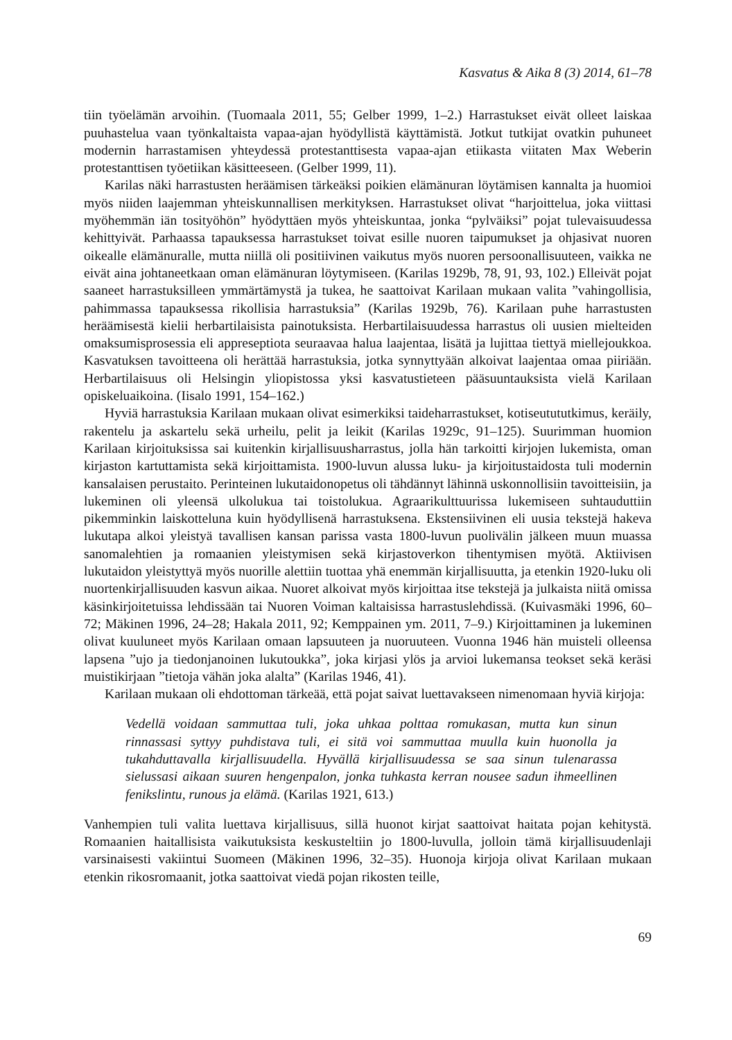Kasvatus & Aika 8 (3) 2014, 61–78
tiin työelämän arvoihin. (Tuomaala 2011, 55; Gelber 1999, 1–2.) Harrastukset eivät olleet laiskaa puuhastelua vaan työnkaltaista vapaa-ajan hyödyllistä käyttämistä. Jotkut tutkijat ovatkin puhuneet modernin harrastamisen yhteydessä protestanttisesta vapaa-ajan etiikasta viitaten Max Weberin protestanttisen työetiikan käsitteeseen. (Gelber 1999, 11).
Karilas näki harrastusten heräämisen tärkeäksi poikien elämänuran löytämisen kannalta ja huomioi myös niiden laajemman yhteiskunnallisen merkityksen. Harrastukset olivat “harjoittelua, joka viittasi myöhemmän iän tosityöhön” hyödyttäen myös yhteiskuntaa, jonka “pylväiksi” pojat tulevaisuudessa kehittyivät. Parhaassa tapauksessa harrastukset toivat esille nuoren taipumukset ja ohjasivat nuoren oikealle elämänuralle, mutta niillä oli positiivinen vaikutus myös nuoren persoonallisuuteen, vaikka ne eivät aina johtaneetkaan oman elämänuran löytymiseen. (Karilas 1929b, 78, 91, 93, 102.) Elleivät pojat saaneet harrastuksilleen ymmärtämystä ja tukea, he saattoivat Karilaan mukaan valita ”vahingollisia, pahimmassa tapauksessa rikollisia harrastuksia” (Karilas 1929b, 76). Karilaan puhe harrastusten heräämisestä kielii herbartilaisista painotuksista. Herbartilaisuudessa harrastus oli uusien mielteiden omaksumisprosessia eli appreseptiota seuraavaa halua laajentaa, lisätä ja lujittaa tiettyä miellejoukkoa. Kasvatuksen tavoitteena oli herättää harrastuksia, jotka synnyttyään alkoivat laajentaa omaa piiriään. Herbartilaisuus oli Helsingin yliopistossa yksi kasvatustieteen pääsuuntauksista vielä Karilaan opiskeluaikoina. (Iisalo 1991, 154–162.)
Hyviä harrastuksia Karilaan mukaan olivat esimerkiksi taideharrastukset, kotiseutututkimus, keräily, rakentelu ja askartelu sekä urheilu, pelit ja leikit (Karilas 1929c, 91–125). Suurimman huomion Karilaan kirjoituksissa sai kuitenkin kirjallisuusharrastus, jolla hän tarkoitti kirjojen lukemista, oman kirjaston kartuttamista sekä kirjoittamista. 1900-luvun alussa luku- ja kirjoitustaidosta tuli modernin kansalaisen perustaito. Perinteinen lukutaidonopetus oli tähdännyt lähinnä uskonnollisiin tavoitteisiin, ja lukeminen oli yleensä ulkolukua tai toistolukua. Agraarikulttuurissa lukemiseen suhtauduttiin pikemminkin laiskotteluna kuin hyödyllisenä harrastuksena. Ekstensiivinen eli uusia tekstejä hakeva lukutapa alkoi yleistyä tavallisen kansan parissa vasta 1800-luvun puolivälin jälkeen muun muassa sanomalehtien ja romaanien yleistymisen sekä kirjastoverkon tihentymisen myötä. Aktiivisen lukutaidon yleistyttyä myös nuorille alettiin tuottaa yhä enemmän kirjallisuutta, ja etenkin 1920-luku oli nuortenkirjallisuuden kasvun aikaa. Nuoret alkoivat myös kirjoittaa itse tekstejä ja julkaista niitä omissa käsinkirjoitetuissa lehdissään tai Nuoren Voiman kaltaisissa harrastuslehdissä. (Kuivasmäki 1996, 60–72; Mäkinen 1996, 24–28; Hakala 2011, 92; Kemppainen ym. 2011, 7–9.) Kirjoittaminen ja lukeminen olivat kuuluneet myös Karilaan omaan lapsuuteen ja nuoruuteen. Vuonna 1946 hän muisteli olleensa lapsena ”ujo ja tiedonjanoinen lukutoukka”, joka kirjasi ylös ja arvioi lukemansa teokset sekä keräsi muistikirjaan ”tietoja vähän joka alalta” (Karilas 1946, 41).
Karilaan mukaan oli ehdottoman tärkeää, että pojat saivat luettavakseen nimenomaan hyviä kirjoja:
Vedellä voidaan sammuttaa tuli, joka uhkaa polttaa romukasan, mutta kun sinun rinnassasi syttyy puhdistava tuli, ei sitä voi sammuttaa muulla kuin huonolla ja tukahduttavalla kirjallisuudella. Hyvällä kirjallisuudessa se saa sinun tulenarassa sielussasi aikaan suuren hengenpalon, jonka tuhkasta kerran nousee sadun ihmeellinen fenikslintu, runous ja elämä. (Karilas 1921, 613.)
Vanhempien tuli valita luettava kirjallisuus, sillä huonot kirjat saattoivat haitata pojan kehitystä. Romaanien haitallisista vaikutuksista keskusteltiin jo 1800-luvulla, jolloin tämä kirjallisuudenlaji varsinaisesti vakiintui Suomeen (Mäkinen 1996, 32–35). Huonoja kirjoja olivat Karilaan mukaan etenkin rikosromaanit, jotka saattoivat viedä pojan rikosten teille,
69